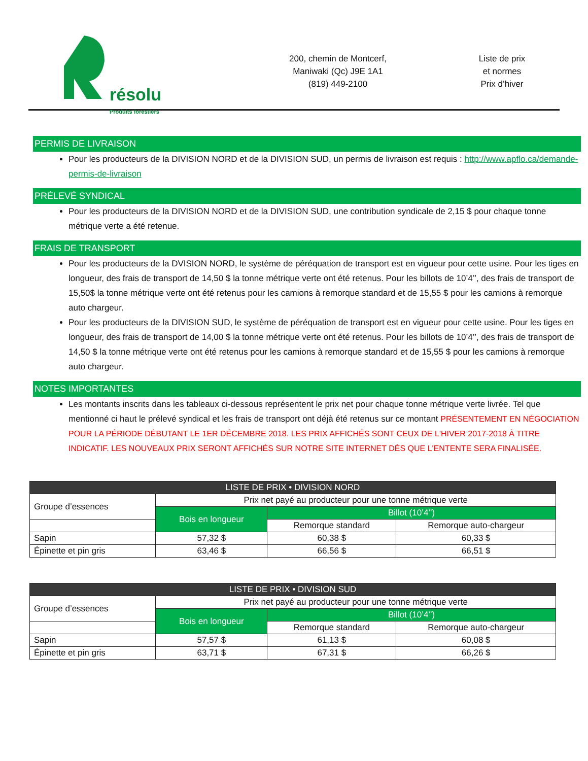résolu
Produits forestiers
200, chemin de Montcerf,
Maniwaki (Qc) J9E 1A1
(819) 449-2100
Liste de prix
et normes
Prix d’hiver
PERMIS DE LIVRAISON
Pour les producteurs de la DIVISION NORD et de la DIVISION SUD, un permis de livraison est requis : http://www.apflo.ca/demande-permis-de-livraison
PRÉLEVÉ SYNDICAL
Pour les producteurs de la DIVISION NORD et de la DIVISION SUD, une contribution syndicale de 2,15 $ pour chaque tonne métrique verte a été retenue.
FRAIS DE TRANSPORT
Pour les producteurs de la DVISION NORD, le système de péréquation de transport est en vigueur pour cette usine. Pour les tiges en longueur, des frais de transport de 14,50 $ la tonne métrique verte ont été retenus. Pour les billots de 10’4’’, des frais de transport de 15,50$ la tonne métrique verte ont été retenus pour les camions à remorque standard et de 15,55 $ pour les camions à remorque auto chargeur.
Pour les producteurs de la DIVISION SUD, le système de péréquation de transport est en vigueur pour cette usine. Pour les tiges en longueur, des frais de transport de 14,00 $ la tonne métrique verte ont été retenus. Pour les billots de 10’4’’, des frais de transport de 14,50 $ la tonne métrique verte ont été retenus pour les camions à remorque standard et de 15,55 $ pour les camions à remorque auto chargeur.
NOTES IMPORTANTES
Les montants inscrits dans les tableaux ci-dessous représentent le prix net pour chaque tonne métrique verte livrée. Tel que mentionné ci haut le prélevé syndical et les frais de transport ont déjà été retenus sur ce montant PRÉSENTEMENT EN NÉGOCIATION POUR LA PÉRIODE DÉBUTANT LE 1ER DÉCEMBRE 2018. LES PRIX AFFICHÉS SONT CEUX DE L'HIVER 2017-2018 À TITRE INDICATIF. LES NOUVEAUX PRIX SERONT AFFICHÉS SUR NOTRE SITE INTERNET DÈS QUE L'ENTENTE SERA FINALISÉE.
| LISTE DE PRIX • DIVISION NORD | | | |
| --- | --- | --- | --- |
| Groupe d’essences | Prix net payé au producteur pour une tonne métrique verte | | |
| | Bois en longueur | Billot (10’4’’) | |
| | | Remorque standard | Remorque auto-chargeur |
| Sapin | 57,32 $ | 60,38 $ | 60,33 $ |
| Épinette et pin gris | 63,46 $ | 66,56 $ | 66,51 $ |
| LISTE DE PRIX • DIVISION SUD | | | |
| --- | --- | --- | --- |
| Groupe d’essences | Prix net payé au producteur pour une tonne métrique verte | | |
| | Bois en longueur | Billot (10’4’’) | |
| | | Remorque standard | Remorque auto-chargeur |
| Sapin | 57,57 $ | 61,13 $ | 60,08 $ |
| Épinette et pin gris | 63,71 $ | 67,31 $ | 66,26 $ |